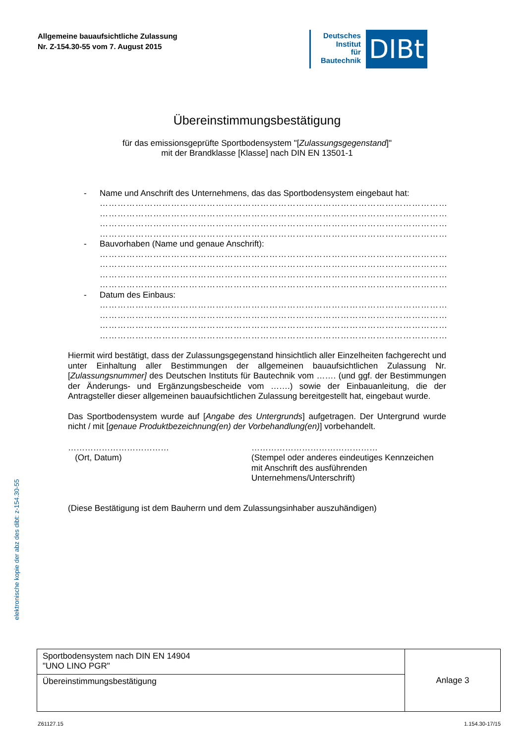Allgemeine bauaufsichtliche Zulassung
Nr. Z-154.30-55 vom 7. August 2015
Deutsches
Institut
für
Bautechnik
DIBt
elektronische kopie der abz des dibt: z-154.30-55
Übereinstimmungsbestätigung
für das emissionsgeprüfte Sportbodensystem "[Zulassungsgegenstand]"
mit der Brandklasse [Klasse] nach DIN EN 13501-1
- Name und Anschrift des Unternehmens, das das Sportbodensystem eingebaut hat:
………………………………………………………………………………………………………
………………………………………………………………………………………………………
………………………………………………………………………………………………………
………………………………………………………………………………………………………
- Bauvorhaben (Name und genaue Anschrift):
………………………………………………………………………………………………………
………………………………………………………………………………………………………
………………………………………………………………………………………………………
………………………………………………………………………………………………………
- Datum des Einbaus:
………………………………………………………………………………………………………
………………………………………………………………………………………………………
………………………………………………………………………………………………………
………………………………………………………………………………………………………
Hiermit wird bestätigt, dass der Zulassungsgegenstand hinsichtlich aller Einzelheiten fach­gerecht und unter Einhaltung aller Bestimmungen der allgemeinen bauaufsichtlichen Zulassung Nr. [Zulassungsnummer] des Deutschen Instituts für Bautechnik vom ……. (und ggf. der Bestimmungen der Änderungs- und Ergänzungsbescheide vom …….) sowie der Einbauan­leitung, die der Antragsteller dieser allgemeinen bauaufsichtlichen Zulassung bereitgestellt hat, eingebaut wurde.
Das Sportbodensystem wurde auf [Angabe des Untergrunds] aufgetragen. Der Untergrund wurde nicht / mit [genaue Produktbezeichnung(en) der Vorbehandlung(en)] vorbehandelt.
………………………………
(Ort, Datum)
………………………………………
(Stempel oder anderes eindeutiges Kennzeichen
mit Anschrift des ausführenden
Unternehmens/Unterschrift)
(Diese Bestätigung ist dem Bauherrn und dem Zulassungsinhaber auszuhändigen)
| Sportbodensystem nach DIN EN 14904 "UNO LINO PGR" | Anlage 3 |
| Übereinstimmungsbestätigung | |
Z61127.15 1.154.30-17/15